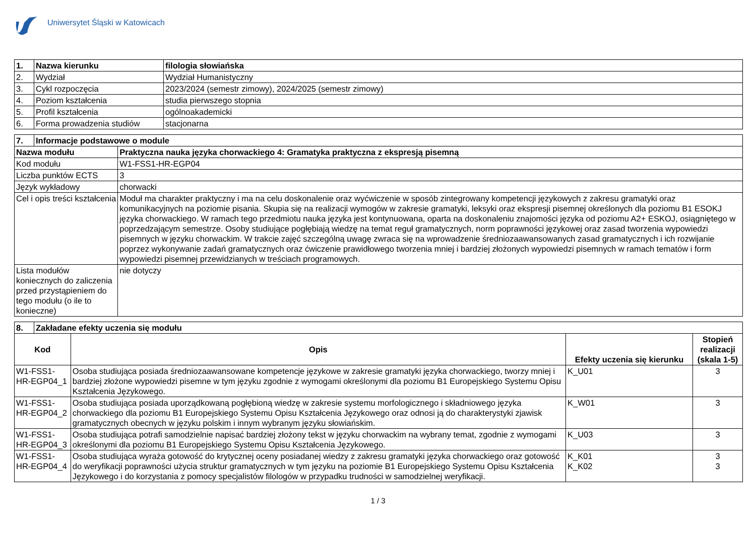Uniwersytet Śląski w Katowicach
| 1. | Nazwa kierunku | filologia słowiańska |
| --- | --- | --- |
| 2. | Wydział | Wydział Humanistyczny |
| 3. | Cykl rozpoczęcia | 2023/2024 (semestr zimowy), 2024/2025 (semestr zimowy) |
| 4. | Poziom kształcenia | studia pierwszego stopnia |
| 5. | Profil kształcenia | ogólnoakademicki |
| 6. | Forma prowadzenia studiów | stacjonarna |
| 7. | Informacje podstawowe o module | |
| --- | --- | --- |
| Nazwa modułu | | Praktyczna nauka języka chorwackiego 4: Gramatyka praktyczna z ekspresją pisemną |
| Kod modułu | | W1-FSS1-HR-EGP04 |
| Liczba punktów ECTS | | 3 |
| Język wykładowy | | chorwacki |
| Cel i opis treści kształcenia | | Moduł ma charakter praktyczny i ma na celu doskonalenie oraz wyćwiczenie w sposób zintegrowany kompetencji językowych z zakresu gramatyki oraz komunikacyjnych na poziomie pisania. Skupia się na realizacji wymogów w zakresie gramatyki, leksyki oraz ekspresji pisemnej określonych dla poziomu B1 ESOKJ języka chorwackiego. W ramach tego przedmiotu nauka języka jest kontynuowana, oparta na doskonaleniu znajomości języka od poziomu A2+ ESKOJ, osiągniętego w poprzedzającym semestrze. Osoby studiujące pogłębiają wiedzę na temat reguł gramatycznych, norm poprawności językowej oraz zasad tworzenia wypowiedzi pisemnych w języku chorwackim. W trakcie zajęć szczególną uwagę zwraca się na wprowadzenie średniozaawansowanych zasad gramatycznych i ich rozwijanie poprzez wykonywanie zadań gramatycznych oraz ćwiczenie prawidłowego tworzenia mniej i bardziej złożonych wypowiedzi pisemnych w ramach tematów i form wypowiedzi pisemnej przewidzianych w treściach programowych. |
| Lista modułów koniecznych do zaliczenia przed przystąpieniem do tego modułu (o ile to konieczne) | | nie dotyczy |
| 8. | Zakładane efekty uczenia się modułu | | | |
| --- | --- | --- | --- | --- |
| Kod | | Opis | Efekty uczenia się kierunku | Stopień realizacji (skala 1-5) |
| W1-FSS1-HR-EGP04_1 | | Osoba studiująca posiada średniozaawansowane kompetencje językowe w zakresie gramatyki języka chorwackiego, tworzy mniej i bardziej złożone wypowiedzi pisemne w tym języku zgodnie z wymogami określonymi dla poziomu B1 Europejskiego Systemu Opisu Kształcenia Językowego. | K_U01 | 3 |
| W1-FSS1-HR-EGP04_2 | | Osoba studiująca posiada uporządkowaną pogłębioną wiedzę w zakresie systemu morfologicznego i składniowego języka chorwackiego dla poziomu B1 Europejskiego Systemu Opisu Kształcenia Językowego oraz odnosi ją do charakterystyki zjawisk gramatycznych obecnych w języku polskim i innym wybranym języku słowiańskim. | K_W01 | 3 |
| W1-FSS1-HR-EGP04_3 | | Osoba studiująca potrafi samodzielnie napisać bardziej złożony tekst w języku chorwackim na wybrany temat, zgodnie z wymogami określonymi dla poziomu B1 Europejskiego Systemu Opisu Kształcenia Językowego. | K_U03 | 3 |
| W1-FSS1-HR-EGP04_4 | | Osoba studiująca wyraża gotowość do krytycznej oceny posiadanej wiedzy z zakresu gramatyki języka chorwackiego oraz gotowość do weryfikacji poprawności użycia struktur gramatycznych w tym języku na poziomie B1 Europejskiego Systemu Opisu Kształcenia Językowego i do korzystania z pomocy specjalistów filologów w przypadku trudności w samodzielnej weryfikacji. | K_K01 K_K02 | 3 3 |
1 / 3